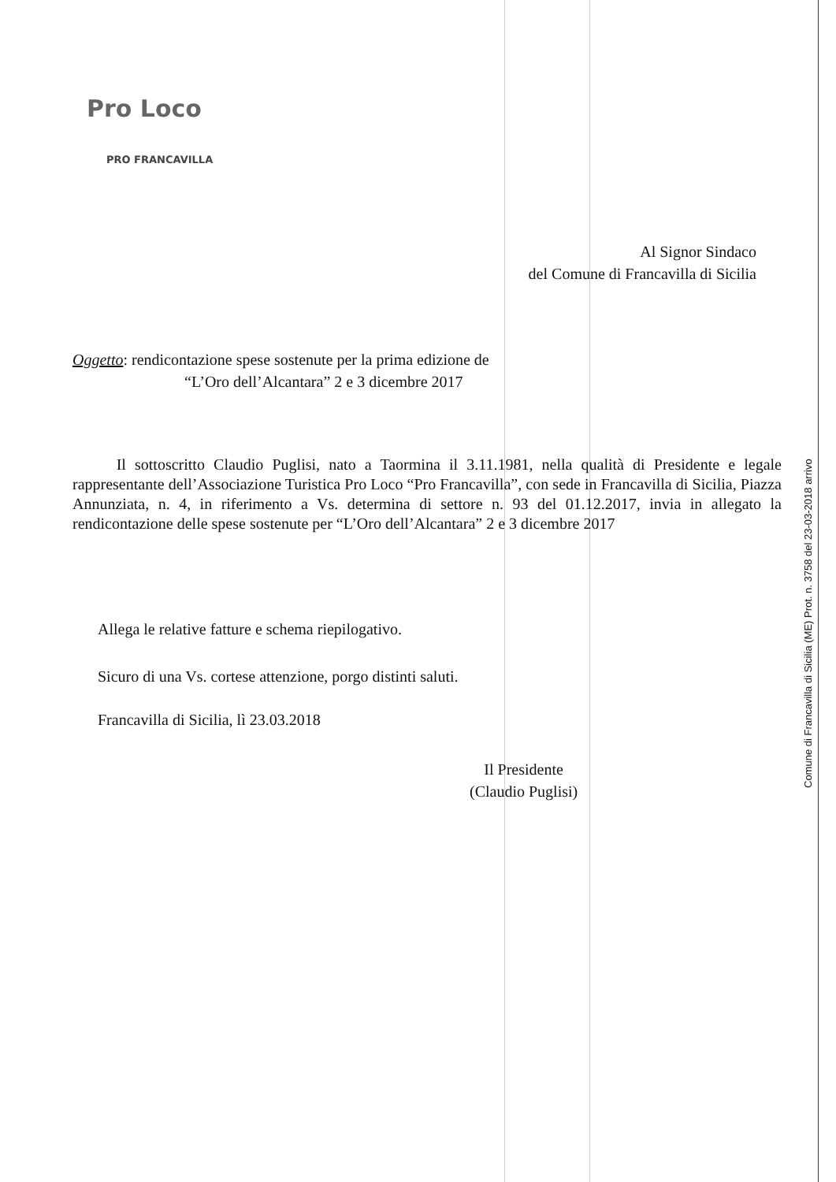Pro Loco
PRO FRANCAVILLA
Al Signor Sindaco
del Comune di Francavilla di Sicilia
Oggetto: rendicontazione spese sostenute per la prima edizione de
“L’Oro dell’Alcantara” 2 e 3 dicembre 2017
Il sottoscritto Claudio Puglisi, nato a Taormina il 3.11.1981, nella qualità di Presidente e legale rappresentante dell’Associazione Turistica Pro Loco “Pro Francavilla”, con sede in Francavilla di Sicilia, Piazza Annunziata, n. 4, in riferimento a Vs. determina di settore n. 93 del 01.12.2017, invia in allegato la rendicontazione delle spese sostenute per “L’Oro dell’Alcantara” 2 e 3 dicembre 2017
Allega le relative fatture e schema riepilogativo.
Sicuro di una Vs. cortese attenzione, porgo distinti saluti.
Francavilla di Sicilia, lì 23.03.2018
Il Presidente
(Claudio Puglisi)
Comune di Francavilla di Sicilia (ME) Prot. n. 3758 del 23-03-2018 arrivo